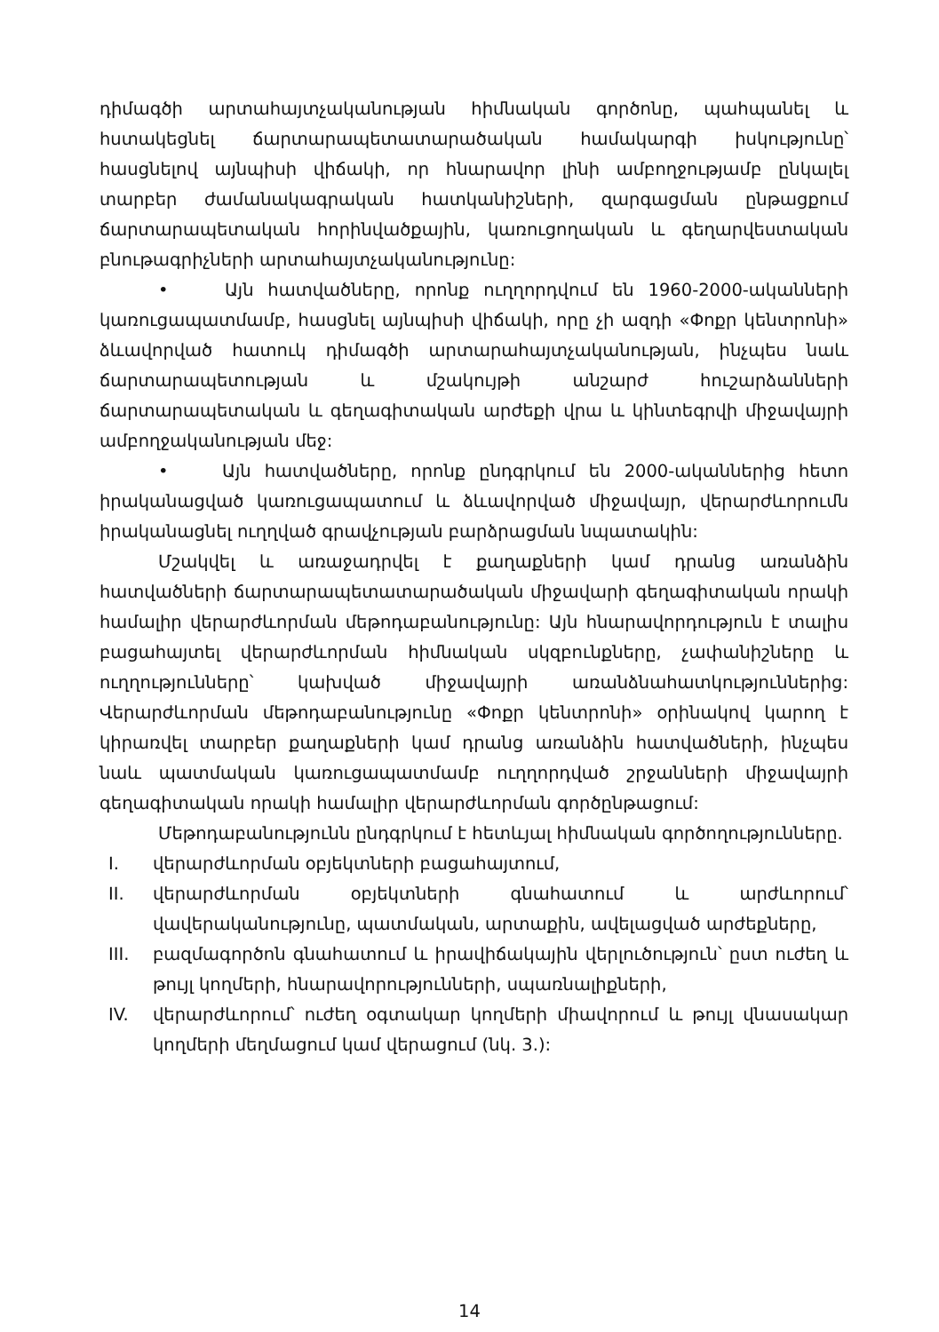դիմագծի արտահայտչականության հիմնական գործոնը, պահպանել և հստակեցնել ճարտարապետատարածական համակարգի իսկությունը՝ հասցնելով այնպիսի վիճակի, որ հնարավոր լինի ամբողջությամբ ընկալել տարբեր ժամանակագրական հատկանիշների, զարգացման ընթացքում ճարտարապետական հորինվածքային, կառուցողական և գեղարվեստական բնութագրիչների արտահայտչականությունը:
• Այն հատվածները, որոնք ուղղորդվում են 1960-2000-ականների կառուցապատմամբ, հասցնել այնպիսի վիճակի, որը չի ազդի «Փոքր կենտրոնի» ձևավորված հատուկ դիմագծի արտարահայտչականության, ինչպես նաև ճարտարապետության և մշակույթի անշարժ հուշարձանների ճարտարապետական և գեղագիտական արժեքի վրա և կինտեգրվի միջավայրի ամբողջականության մեջ:
• Այն հատվածները, որոնք ընդգրկում են 2000-ականներից հետո իրականացված կառուցապատում և ձևավորված միջավայր, վերարժևորումն իրականացնել ուղղված գրավչության բարձրացման նպատակին:
Մշակվել և առաջադրվել է քաղաքների կամ դրանց առանձին հատվածների ճարտարապետատարածական միջավարի գեղագիտական որակի համալիր վերարժևորման մեթոդաբանությունը: Այն հնարավորդություն է տալիս բացահայտել վերարժևորման հիմնական սկզբունքները, չափանիշները և ուղղությունները՝ կախված միջավայրի առանձնահատկություններից: Վերարժևորման մեթոդաբանությունը «Փոքր կենտրոնի» օրինակով կարող է կիրառվել տարբեր քաղաքների կամ դրանց առանձին հատվածների, ինչպես նաև պատմական կառուցապատմամբ ուղղորդված շրջանների միջավայրի գեղագիտական որակի համալիր վերարժևորման գործընթացում:
Մեթոդաբանությունն ընդգրկում է հետևյալ հիմնական գործողությունները.
I. վերարժևորման օբյեկտների բացահայտում,
II. վերարժևորման օբյեկտների գնահատում և արժևորում՝ վավերականությունը, պատմական, արտաքին, ավելացված արժեքները,
III. բազմագործոն գնահատում և իրավիճակային վերլուծություն՝ ըստ ուժեղ և թույլ կողմերի, հնարավորությունների, սպառնալիքների,
IV. վերարժևորում՝ ուժեղ օգտակար կողմերի միավորում և թույլ վնասակար կողմերի մեղմացում կամ վերացում (նկ. 3.):
14